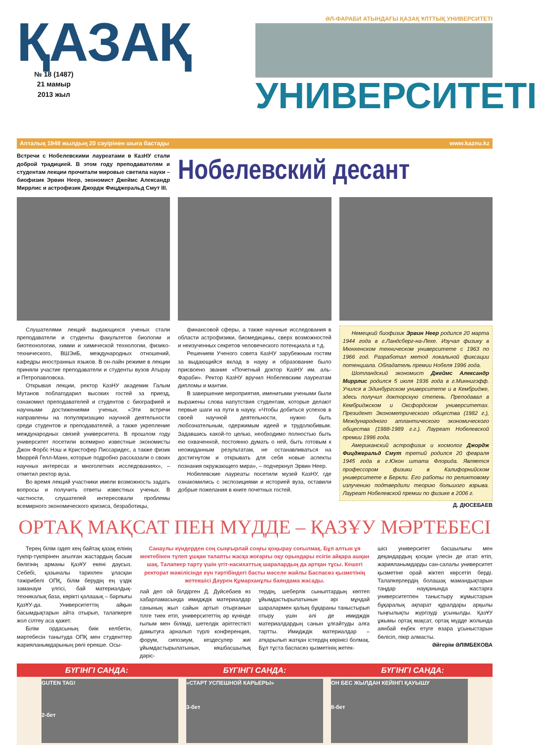ҚАЗАҚ
№ 18 (1487)
21 мамыр
2013 жыл
ӘЛ-ФАРАБИ АТЫНДАҒЫ ҚАЗАҚ ҰЛТТЫҚ УНИВЕРСИТЕТІ
УНИВЕРСИТЕТІ
Апталық 1948 жылдың 20 сәуірінен шыға бастады www.kaznu.kz
Встречи с Нобелевскими лауреатами в КазНУ стали доброй традицией. В этом году преподавателям и студентам лекции прочитали мировые светила науки – биофизик Эрвин Неер, экономист Джеймс Александр Миррлис и астрофизик Джордж Фицджеральд Смут III.
Нобелевский десант
Слушателями лекций выдающихся ученых стали преподаватели и студенты факультетов биологии и биотехнологии, химии и химической технологии, физико-технического, ВШЭиБ, международных отношений, кафедры иностранных языков. В он-лайн режиме в лекции приняли участие преподаватели и студенты вузов Атырау и Петропавловска.
Открывая лекции, ректор КазНУ академик Галым Мутанов поблагодарил высоких гостей за приезд, ознакомил преподавателей и студентов с биографией и научными достижениями ученых. «Эти встречи направлены на популяризацию научной деятельности среди студентов и преподавателей, а также укрепление международных связей университета. В прошлом году университет посетили всемирно известные экономисты Джон Форбс Нэш и Кристофер Писсаридес, а также физик Мюррей Гелл-Манн, которые подробно рассказали о своих научных интересах и многолетних исследованиях», – отметил ректор вуза.
Во время лекций участники имели возможность задать вопросы и получить ответы известных ученых. В частности, слушателей интересовали проблемы всемирного экономического кризиса, безработицы,
финансовой сферы, а также научные исследования в области астрофизики, биомедицины, сверх возможностей и неизученных секретов человеческого потенциала и т.д.
Решением Ученого совета КазНУ зарубежным гостям за выдающийся вклад в науку и образование было присвоено звание «Почетный доктор КазНУ им. аль-Фараби». Ректор КазНУ вручил Нобелевским лауреатам дипломы и мантии.
В завершение мероприятия, именитыми учеными были выражены слова напутствия студентам, которые делают первые шаги на пути в науку. «Чтобы добиться успехов в своей научной деятельности, нужно быть любознательным, одержимым идеей и трудолюбивым. Задавшись какой-то целью, необходимо полностью быть ею охваченной, постоянно думать о ней, быть готовым к неожиданным результатам, не останавливаться на достигнутом и открывать для себя новые аспекты познания окружающего мира», – подчеркнул Эрвин Неер.
Нобелевские лауреаты посетили музей КазНУ, где ознакомились с экспозициями и историей вуза, оставили добрые пожелания в книге почетных гостей.
Немецкий биофизик Эрвин Неер родился 20 марта 1944 года в г.Ландсберг-на-Лехе. Изучал физику в Мюнхенском техническом университете с 1963 по 1966 год. Разработал метод локальной фиксации потенциала. Обладатель премии Нобеля 1996 года.
Шотландский экономист Джеймс Александр Миррлис родился 5 июля 1936 года в г.Миннигэфф. Учился в Эдинбургском университете и в Кембридже, здесь получил докторскую степень. Преподавал в Кембриджском и Оксфордском университетах. Президент Эконометрического общества (1982 г.), Международного атлантического экономического общества (1988-1989 г.г.). Лауреат Нобелевской премии 1996 года.
Американский астрофизик и космолог Джордж Фицджеральд Смут третий родился 20 февраля 1945 года в г.Юкон штата Флорида. Является профессором физики в Калифорнийском университете в Беркли. Его работы по реликтовому излучению подтвердили теорию большого взрыва. Лауреат Нобелевской премии по физике в 2006 г.
Д. ДЮСЕБАЕВ
ОРТАҚ МАҚСАТ ПЕН МҮДДЕ – ҚАЗҰУ МӘРТЕБЕСІ
Терең білім іздеп кең байтақ қазақ елінің түкпір-түкпірінен ағылған жастардың басым бөлігінің арманы ҚазҰУ екені даусыз. Себебі, қазыналы тарихпен ұласқан тәжірибелі ОПҚ, білім берудің ең үздік заманауи үлгісі, бай материалдық-техникалық база, көрікті қалашық – барлығы ҚазҰУ-да. Университеттің айқын басымдықтарын айта отырып, талапкерге жол сілтеу аса қажет.
Білім ордасының биік келбетін, мәртебесін танытуда ОПҚ мен студенттер жарияланымдарының рөлі ерекше. Осы-
Санаулы күндерден соң сыңғырлай соңғы қоңырау соғылмақ. Бұл алтын ұя мектебінен түлеп ұшқан талапты жасқа жоғарғы оқу орындары есігін айқара ашқан шақ. Талапкер тарту үшін үгіт-насихаттық шаралардың да артқан тұсы. Кешегі ректорат мәжілісінде күн тәртібіндегі басты мәселе жайлы Баспасөз қызметінің жетекшісі Дәурен Құмарханұлы баяндама жасады.
лай деп ой білдірген Д. Дүйсебаев өз хабарламасында имидждік материалдар санының жыл сайын артып отырғанын тілге тиек етіп, университеттің әр күнінде ғылым мен білімді, шетелдік әріптестікті дамытуға арналып түрлі конференция, форум, сипозиум, кездесулер жиі ұйымдастырылатынын, көшбасшылық дәріс-
тердің, шеберлік сыныптардың көптеп ұйымдастырылатынын әрі мұндай шаралармен қалың бұқараны таныстырып отыру үшін әлі де имидждік материалдардың санын ұлғайтуды алға тартты. Имидждік материалдар – атқарылып жатқан істердің көрінісі болмақ. Бұл тұста баспасөз қызметінің жетек-
шісі университет басшылығы мен деқандардың қосқан үлесін де атап өтіп, жарияланымдарды сан-салалы университет қызметіне орай жіктеп көрсетіп берді. Талапкерлердің болашақ мамандықтарын таңдар науқанында жастарға университетпен таныстыру жұмыстарын бұқаралық ақпарат құралдары арқылы тыңғылықты жүргізуді ұсынылды. ҚазҰУ ұжымы ортақ мақсат, ортақ мүдде жолында аянбай еңбек етуге өзара ұсыныстарын бөлісіп, пікір алмасты.
Әйгерім ӘЛІМБЕКОВА
БҮГІНГІ САНДА: БҮГІНГІ САНДА: БҮГІНГІ САНДА:
GUTEN TAG!
2-бет
«СТАРТ УСПЕШНОЙ КАРЬЕРЫ»
3-бет
ОН БЕС ЖЫЛДАН КЕЙІНГІ ҚАУЫШУ
8-бет